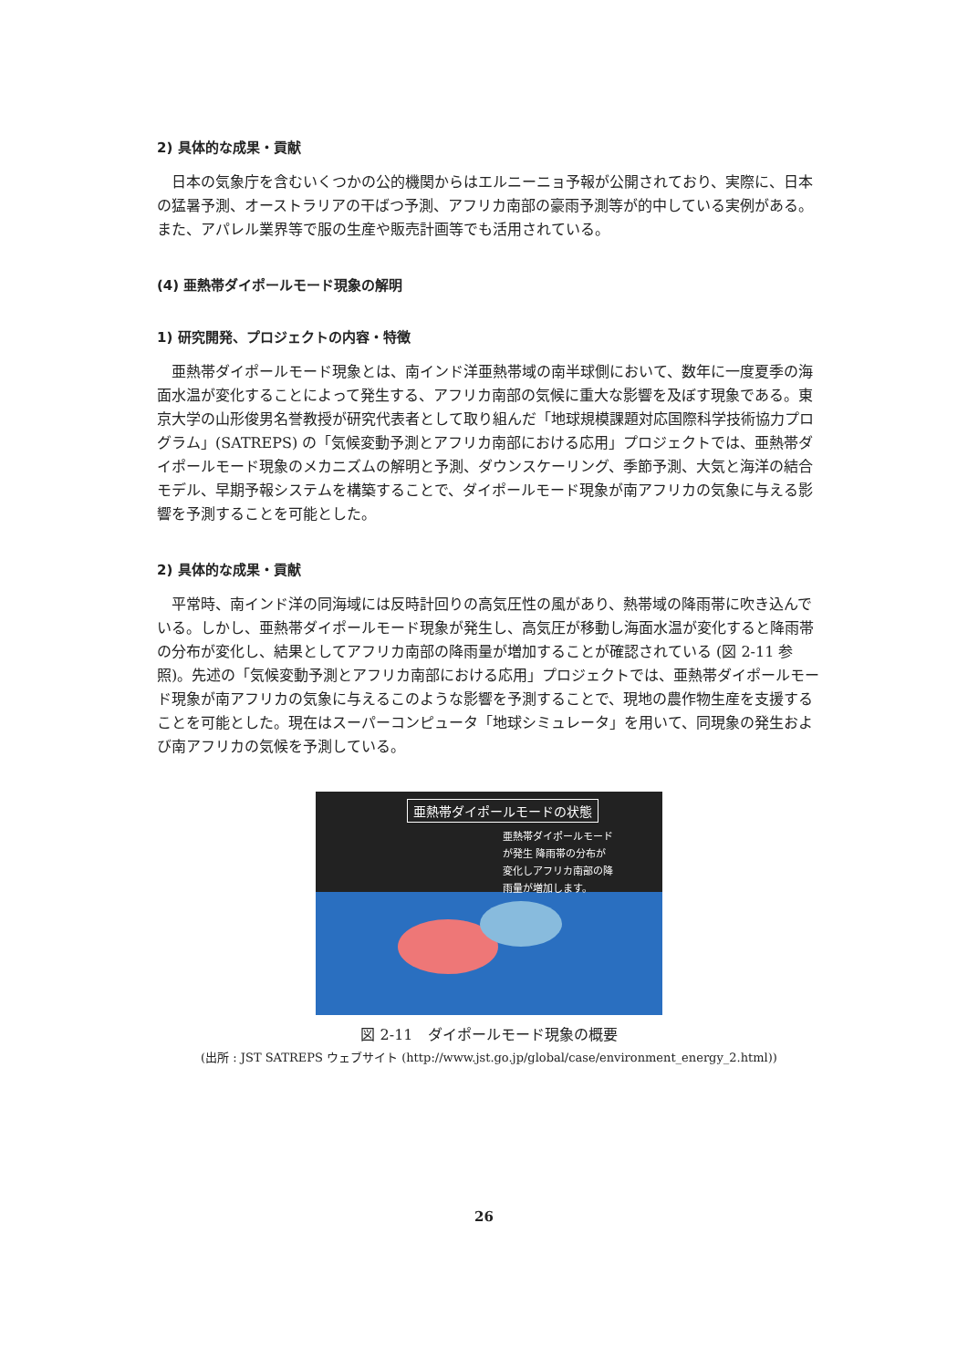2) 具体的な成果・貢献
日本の気象庁を含むいくつかの公的機関からはエルニーニョ予報が公開されており、実際に、日本の猛暑予測、オーストラリアの干ばつ予測、アフリカ南部の豪雨予測等が的中している実例がある。また、アパレル業界等で服の生産や販売計画等でも活用されている。
(4) 亜熱帯ダイポールモード現象の解明
1) 研究開発、プロジェクトの内容・特徴
亜熱帯ダイポールモード現象とは、南インド洋亜熱帯域の南半球側において、数年に一度夏季の海面水温が変化することによって発生する、アフリカ南部の気候に重大な影響を及ぼす現象である。東京大学の山形俊男名誉教授が研究代表者として取り組んだ「地球規模課題対応国際科学技術協力プログラム」(SATREPS) の「気候変動予測とアフリカ南部における応用」プロジェクトでは、亜熱帯ダイポールモード現象のメカニズムの解明と予測、ダウンスケーリング、季節予測、大気と海洋の結合モデル、早期予報システムを構築することで、ダイポールモード現象が南アフリカの気象に与える影響を予測することを可能とした。
2) 具体的な成果・貢献
平常時、南インド洋の同海域には反時計回りの高気圧性の風があり、熱帯域の降雨帯に吹き込んでいる。しかし、亜熱帯ダイポールモード現象が発生し、高気圧が移動し海面水温が変化すると降雨帯の分布が変化し、結果としてアフリカ南部の降雨量が増加することが確認されている (図 2-11 参照)。先述の「気候変動予測とアフリカ南部における応用」プロジェクトでは、亜熱帯ダイポールモード現象が南アフリカの気象に与えるこのような影響を予測することで、現地の農作物生産を支援することを可能とした。現在はスーパーコンピュータ「地球シミュレータ」を用いて、同現象の発生および南アフリカの気候を予測している。
亜熱帯ダイポールモードの状態
亜熱帯ダイポールモード
が発生 降雨帯の分布が
変化しアフリカ南部の降
雨量が増加します。
図 2-11　ダイポールモード現象の概要
(出所 : JST SATREPS ウェブサイト (http://www.jst.go.jp/global/case/environment_energy_2.html))
26